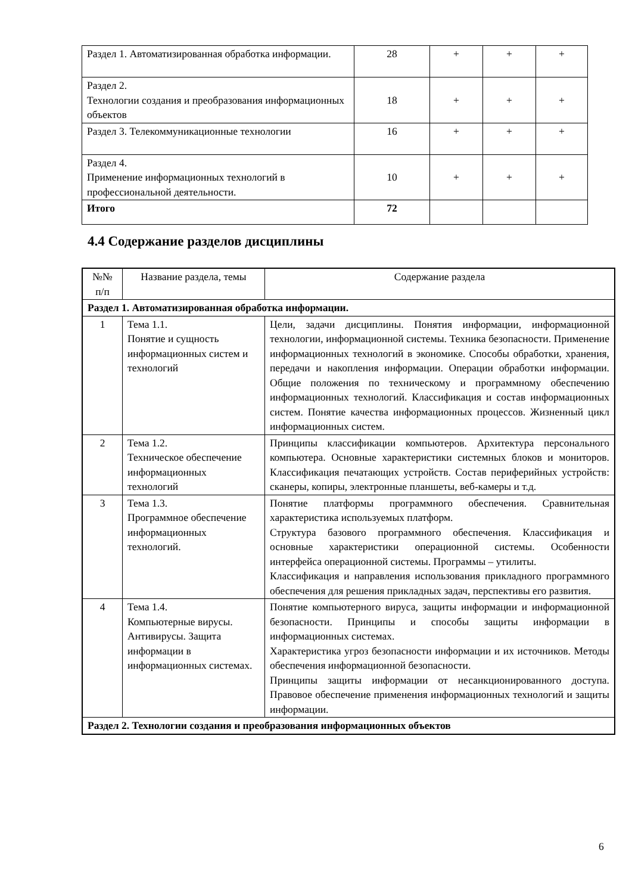| Раздел 1. Автоматизированная обработка информации. | 28 | + | + | + |
| Раздел 2. Технологии создания и преобразования информационных объектов | 18 | + | + | + |
| Раздел 3. Телекоммуникационные технологии | 16 | + | + | + |
| Раздел 4. Применение информационных технологий в профессиональной деятельности. | 10 | + | + | + |
| Итого | 72 | | | |
4.4 Содержание разделов дисциплины
| №№ п/п | Название раздела, темы | Содержание раздела |
| --- | --- | --- |
| Раздел 1. Автоматизированная обработка информации. | | |
| 1 | Тема 1.1. Понятие и сущность информационных систем и технологий | Цели, задачи дисциплины. Понятия информации, информационной технологии, информационной системы. Техника безопасности. Применение информационных технологий в экономике. Способы обработки, хранения, передачи и накопления информации. Операции обработки информации. Общие положения по техническому и программному обеспечению информационных технологий. Классификация и состав информационных систем. Понятие качества информационных процессов. Жизненный цикл информационных систем. |
| 2 | Тема 1.2. Техническое обеспечение информационных технологий | Принципы классификации компьютеров. Архитектура персонального компьютера. Основные характеристики системных блоков и мониторов. Классификация печатающих устройств. Состав периферийных устройств: сканеры, копиры, электронные планшеты, веб-камеры и т.д. |
| 3 | Тема 1.3. Программное обеспечение информационных технологий. | Понятие платформы программного обеспечения. Сравнительная характеристика используемых платформ. Структура базового программного обеспечения. Классификация и основные характеристики операционной системы. Особенности интерфейса операционной системы. Программы – утилиты. Классификация и направления использования прикладного программного обеспечения для решения прикладных задач, перспективы его развития. |
| 4 | Тема 1.4. Компьютерные вирусы. Антивирусы. Защита информации в информационных системах. | Понятие компьютерного вируса, защиты информации и информационной безопасности. Принципы и способы защиты информации в информационных системах. Характеристика угроз безопасности информации и их источников. Методы обеспечения информационной безопасности. Принципы защиты информации от несанкционированного доступа. Правовое обеспечение применения информационных технологий и защиты информации. |
| Раздел 2. Технологии создания и преобразования информационных объектов | | |
6